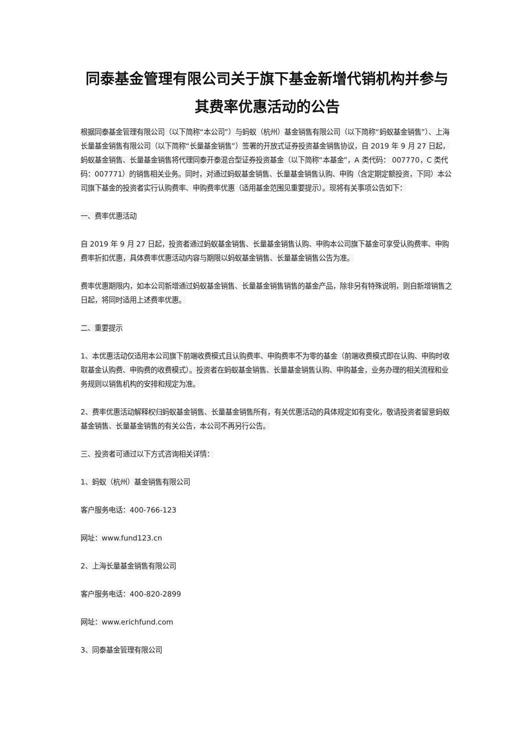同泰基金管理有限公司关于旗下基金新增代销机构并参与其费率优惠活动的公告
根据同泰基金管理有限公司（以下简称“本公司”）与蚂蚁（杭州）基金销售有限公司（以下简称“蚂蚁基金销售”）、上海长量基金销售有限公司（以下简称“长量基金销售”）签署的开放式证券投资基金销售协议，自 2019 年 9 月 27 日起，蚂蚁基金销售、长量基金销售将代理同泰开泰混合型证券投资基金（以下简称“本基金”，A 类代码： 007770，C 类代码：007771）的销售相关业务。同时，对通过蚂蚁基金销售、长量基金销售认购、申购（含定期定额投资，下同）本公司旗下基金的投资者实行认购费率、申购费率优惠（适用基金范围见重要提示）。现将有关事项公告如下：
一、费率优惠活动
自 2019 年 9 月 27 日起，投资者通过蚂蚁基金销售、长量基金销售认购、申购本公司旗下基金可享受认购费率、申购费率折扣优惠，具体费率优惠活动内容与期限以蚂蚁基金销售、长量基金销售公告为准。
费率优惠期限内，如本公司新增通过蚂蚁基金销售、长量基金销售销售的基金产品，除非另有特殊说明，则自新增销售之日起，将同时适用上述费率优惠。
二、重要提示
1、本优惠活动仅适用本公司旗下前端收费模式且认购费率、申购费率不为零的基金（前端收费模式即在认购、申购时收取基金认购费、申购费的收费模式）。投资者在蚂蚁基金销售、长量基金销售认购、申购基金，业务办理的相关流程和业务规则以销售机构的安排和规定为准。
2、费率优惠活动解释权归蚂蚁基金销售、长量基金销售所有，有关优惠活动的具体规定如有变化，敬请投资者留意蚂蚁基金销售、长量基金销售的有关公告，本公司不再另行公告。
三、投资者可通过以下方式咨询相关详情：
1、蚂蚁（杭州）基金销售有限公司
客户服务电话：400-766-123
网址：www.fund123.cn
2、上海长量基金销售有限公司
客户服务电话：400-820-2899
网址：www.erichfund.com
3、同泰基金管理有限公司